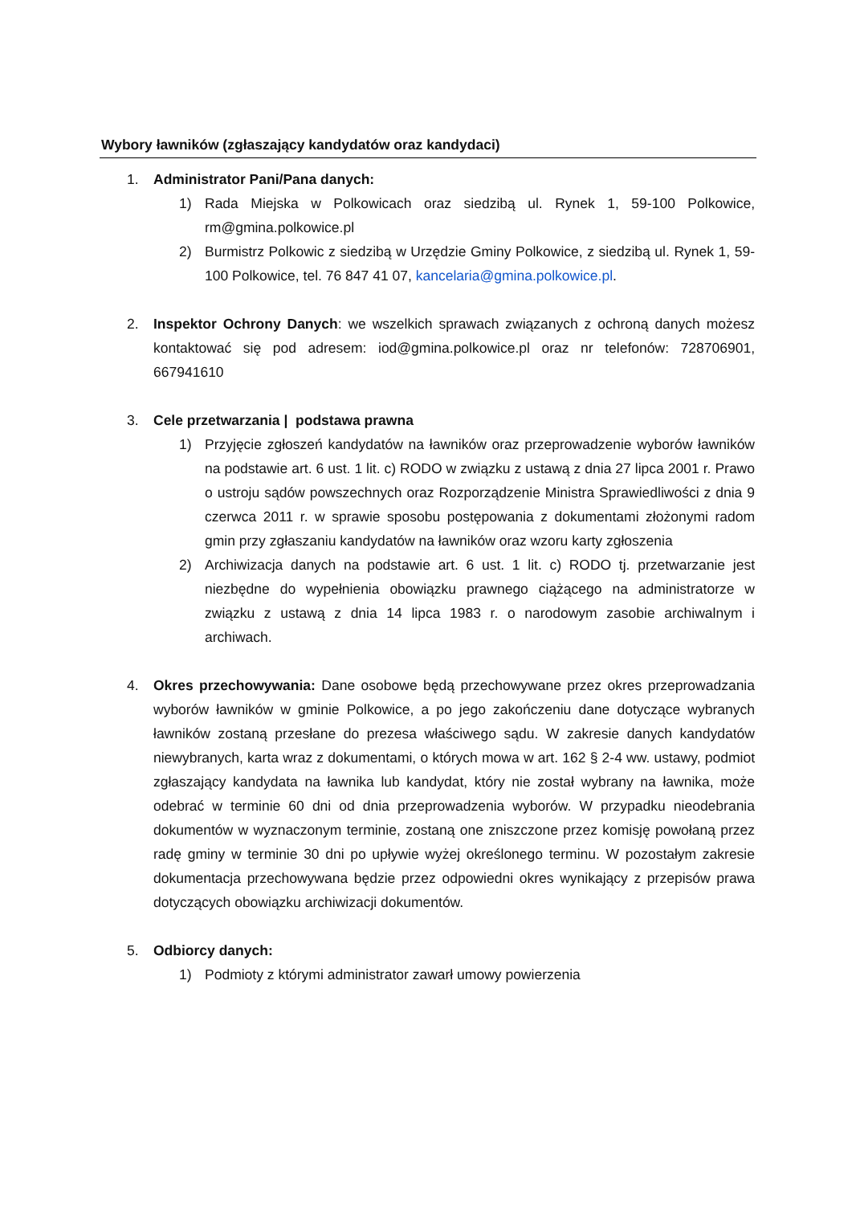Wybory ławników (zgłaszający kandydatów oraz kandydaci)
1. Administrator Pani/Pana danych:
1) Rada Miejska w Polkowicach oraz siedzibą ul. Rynek 1, 59-100 Polkowice, rm@gmina.polkowice.pl
2) Burmistrz Polkowic z siedzibą w Urzędzie Gminy Polkowice, z siedzibą ul. Rynek 1, 59-100 Polkowice, tel. 76 847 41 07, kancelaria@gmina.polkowice.pl.
2. Inspektor Ochrony Danych: we wszelkich sprawach związanych z ochroną danych możesz kontaktować się pod adresem: iod@gmina.polkowice.pl oraz nr telefonów: 728706901, 667941610
3. Cele przetwarzania | podstawa prawna
1) Przyjęcie zgłoszeń kandydatów na ławników oraz przeprowadzenie wyborów ławników na podstawie art. 6 ust. 1 lit. c) RODO w związku z ustawą z dnia 27 lipca 2001 r. Prawo o ustroju sądów powszechnych oraz Rozporządzenie Ministra Sprawiedliwości z dnia 9 czerwca 2011 r. w sprawie sposobu postępowania z dokumentami złożonymi radom gmin przy zgłaszaniu kandydatów na ławników oraz wzoru karty zgłoszenia
2) Archiwizacja danych na podstawie art. 6 ust. 1 lit. c) RODO tj. przetwarzanie jest niezbędne do wypełnienia obowiązku prawnego ciążącego na administratorze w związku z ustawą z dnia 14 lipca 1983 r. o narodowym zasobie archiwalnym i archiwach.
4. Okres przechowywania: Dane osobowe będą przechowywane przez okres przeprowadzania wyborów ławników w gminie Polkowice, a po jego zakończeniu dane dotyczące wybranych ławników zostaną przesłane do prezesa właściwego sądu. W zakresie danych kandydatów niewybranych, karta wraz z dokumentami, o których mowa w art. 162 § 2-4 ww. ustawy, podmiot zgłaszający kandydata na ławnika lub kandydat, który nie został wybrany na ławnika, może odebrać w terminie 60 dni od dnia przeprowadzenia wyborów. W przypadku nieodebrania dokumentów w wyznaczonym terminie, zostaną one zniszczone przez komisję powołaną przez radę gminy w terminie 30 dni po upływie wyżej określonego terminu. W pozostałym zakresie dokumentacja przechowywana będzie przez odpowiedni okres wynikający z przepisów prawa dotyczących obowiązku archiwizacji dokumentów.
5. Odbiorcy danych:
1) Podmioty z którymi administrator zawarł umowy powierzenia